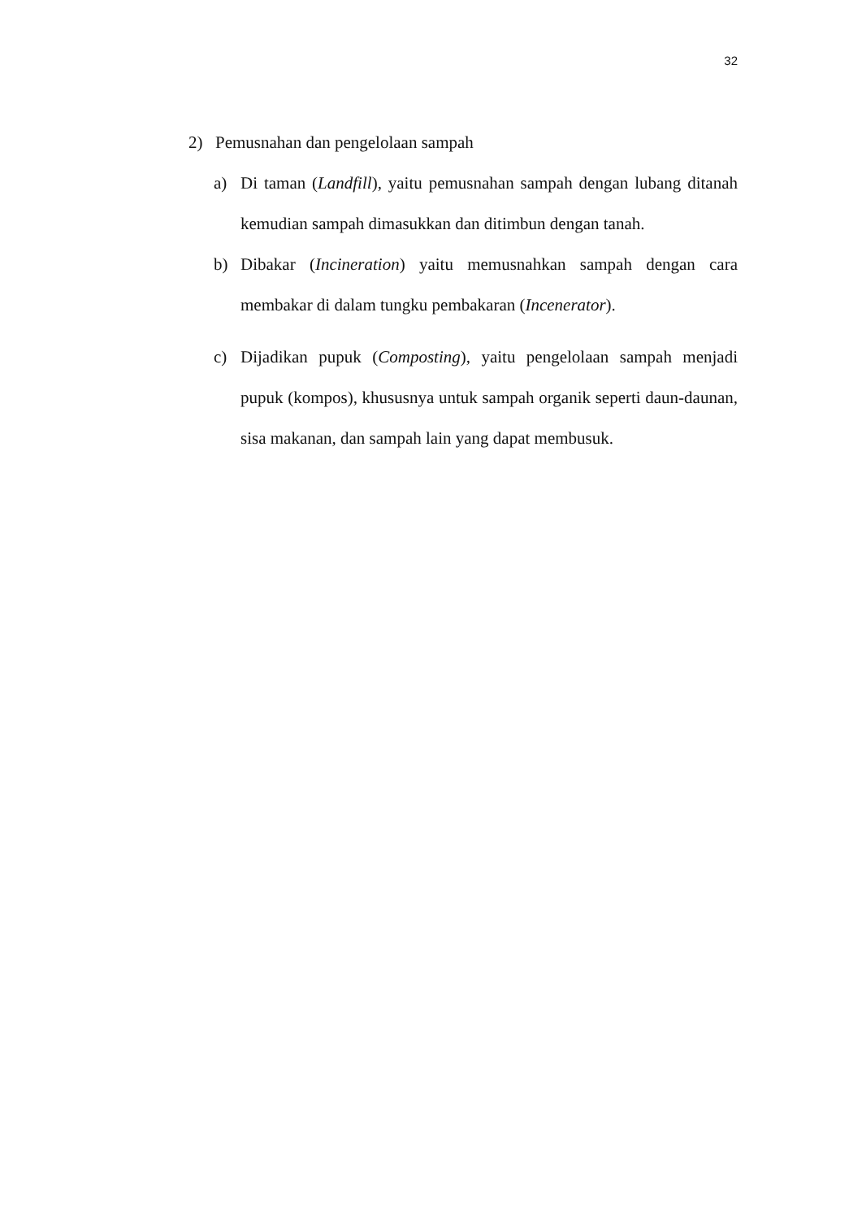32
2) Pemusnahan dan pengelolaan sampah
a) Di taman (Landfill), yaitu pemusnahan sampah dengan lubang ditanah kemudian sampah dimasukkan dan ditimbun dengan tanah.
b) Dibakar (Incineration) yaitu memusnahkan sampah dengan cara membakar di dalam tungku pembakaran (Incenerator).
c) Dijadikan pupuk (Composting), yaitu pengelolaan sampah menjadi pupuk (kompos), khususnya untuk sampah organik seperti daun-daunan, sisa makanan, dan sampah lain yang dapat membusuk.